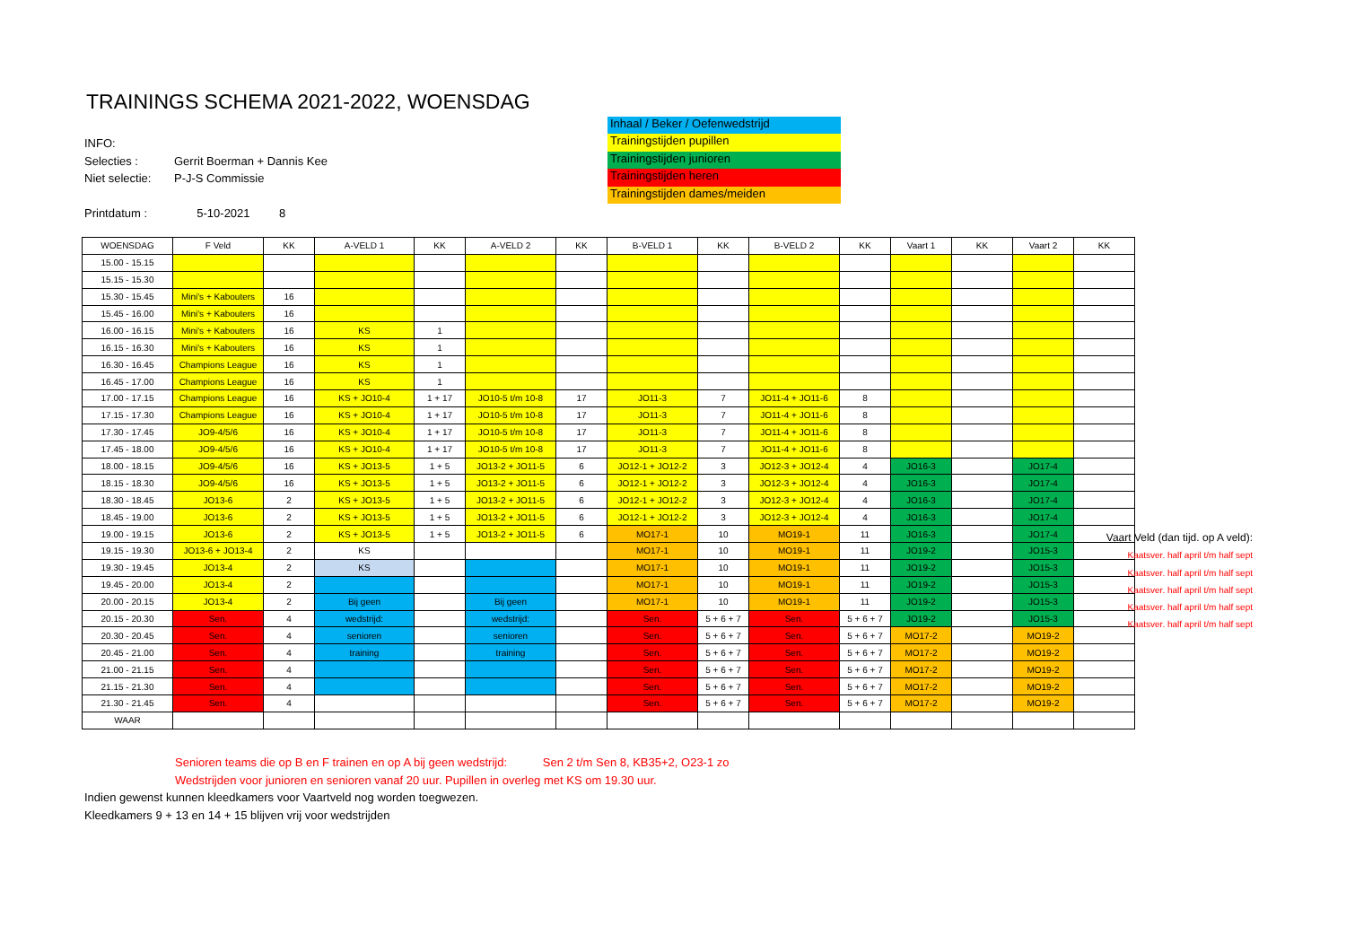TRAININGS SCHEMA 2021-2022, WOENSDAG
INFO:
Selecties : Gerrit Boerman + Dannis Kee
Niet selectie: P-J-S Commissie
Printdatum : 5-10-2021 8
Inhaal / Beker / Oefenwedstrijd
Trainingstijden pupillen
Trainingstijden junioren
Trainingstijden heren
Trainingstijden dames/meiden
| WOENSDAG | F Veld | KK | A-VELD 1 | KK | A-VELD 2 | KK | B-VELD 1 | KK | B-VELD 2 | KK | Vaart 1 | KK | Vaart 2 | KK |
| --- | --- | --- | --- | --- | --- | --- | --- | --- | --- | --- | --- | --- | --- | --- |
| 15.00 - 15.15 | | | | | | | | | | | | | | |
| 15.15 - 15.30 | | | | | | | | | | | | | | |
| 15.30 - 15.45 | Mini's + Kabouters | 16 | | | | | | | | | | | | |
| 15.45 - 16.00 | Mini's + Kabouters | 16 | | | | | | | | | | | | |
| 16.00 - 16.15 | Mini's + Kabouters | 16 | KS | 1 | | | | | | | | | | |
| 16.15 - 16.30 | Mini's + Kabouters | 16 | KS | 1 | | | | | | | | | | |
| 16.30 - 16.45 | Champions League | 16 | KS | 1 | | | | | | | | | | |
| 16.45 - 17.00 | Champions League | 16 | KS | 1 | | | | | | | | | | |
| 17.00 - 17.15 | Champions League | 16 | KS + JO10-4 | 1 + 17 | JO10-5 t/m 10-8 | 17 | JO11-3 | 7 | JO11-4 + JO11-6 | 8 | | | | |
| 17.15 - 17.30 | Champions League | 16 | KS + JO10-4 | 1 + 17 | JO10-5 t/m 10-8 | 17 | JO11-3 | 7 | JO11-4 + JO11-6 | 8 | | | | |
| 17.30 - 17.45 | JO9-4/5/6 | 16 | KS + JO10-4 | 1 + 17 | JO10-5 t/m 10-8 | 17 | JO11-3 | 7 | JO11-4 + JO11-6 | 8 | | | | |
| 17.45 - 18.00 | JO9-4/5/6 | 16 | KS + JO10-4 | 1 + 17 | JO10-5 t/m 10-8 | 17 | JO11-3 | 7 | JO11-4 + JO11-6 | 8 | | | | |
| 18.00 - 18.15 | JO9-4/5/6 | 16 | KS + JO13-5 | 1 + 5 | JO13-2 + JO11-5 | 6 | JO12-1 + JO12-2 | 3 | JO12-3 + JO12-4 | 4 | JO16-3 | | JO17-4 | |
| 18.15 - 18.30 | JO9-4/5/6 | 16 | KS + JO13-5 | 1 + 5 | JO13-2 + JO11-5 | 6 | JO12-1 + JO12-2 | 3 | JO12-3 + JO12-4 | 4 | JO16-3 | | JO17-4 | |
| 18.30 - 18.45 | JO13-6 | 2 | KS + JO13-5 | 1 + 5 | JO13-2 + JO11-5 | 6 | JO12-1 + JO12-2 | 3 | JO12-3 + JO12-4 | 4 | JO16-3 | | JO17-4 | |
| 18.45 - 19.00 | JO13-6 | 2 | KS + JO13-5 | 1 + 5 | JO13-2 + JO11-5 | 6 | JO12-1 + JO12-2 | 3 | JO12-3 + JO12-4 | 4 | JO16-3 | | JO17-4 | |
| 19.00 - 19.15 | JO13-6 | 2 | KS + JO13-5 | 1 + 5 | JO13-2 + JO11-5 | 6 | MO17-1 | 10 | MO19-1 | 11 | JO16-3 | | JO17-4 | |
| 19.15 - 19.30 | JO13-6 + JO13-4 | 2 | KS | | | | MO17-1 | 10 | MO19-1 | 11 | JO19-2 | | JO15-3 | |
| 19.30 - 19.45 | JO13-4 | 2 | KS | | | | MO17-1 | 10 | MO19-1 | 11 | JO19-2 | | JO15-3 | |
| 19.45 - 20.00 | JO13-4 | 2 | | | | | MO17-1 | 10 | MO19-1 | 11 | JO19-2 | | JO15-3 | |
| 20.00 - 20.15 | JO13-4 | 2 | Bij geen | | Bij geen | | MO17-1 | 10 | MO19-1 | 11 | JO19-2 | | JO15-3 | |
| 20.15 - 20.30 | Sen. | 4 | wedstrijd: | | wedstrijd: | | Sen. | 5 + 6 + 7 | Sen. | 5 + 6 + 7 | JO19-2 | | JO15-3 | |
| 20.30 - 20.45 | Sen. | 4 | senioren | | senioren | | Sen. | 5 + 6 + 7 | Sen. | 5 + 6 + 7 | MO17-2 | | MO19-2 | |
| 20.45 - 21.00 | Sen. | 4 | training | | training | | Sen. | 5 + 6 + 7 | Sen. | 5 + 6 + 7 | MO17-2 | | MO19-2 | |
| 21.00 - 21.15 | Sen. | 4 | | | | | Sen. | 5 + 6 + 7 | Sen. | 5 + 6 + 7 | MO17-2 | | MO19-2 | |
| 21.15 - 21.30 | Sen. | 4 | | | | | Sen. | 5 + 6 + 7 | Sen. | 5 + 6 + 7 | MO17-2 | | MO19-2 | |
| 21.30 - 21.45 | Sen. | 4 | | | | | Sen. | 5 + 6 + 7 | Sen. | 5 + 6 + 7 | MO17-2 | | MO19-2 | |
| WAAR | | | | | | | | | | | | | | |
Vaart Veld (dan tijd. op A veld):
Kaatsver. half april t/m half sept
Kaatsver. half april t/m half sept
Kaatsver. half april t/m half sept
Kaatsver. half april t/m half sept
Kaatsver. half april t/m half sept
Senioren teams die op B en F trainen en op A bij geen wedstrijd: Sen 2 t/m Sen 8, KB35+2, O23-1 zo
Wedstrijden voor junioren en senioren vanaf 20 uur. Pupillen in overleg met KS om 19.30 uur.
Indien gewenst kunnen kleedkamers voor Vaartveld nog worden toegwezen.
Kleedkamers 9 + 13 en 14 + 15 blijven vrij voor wedstrijden